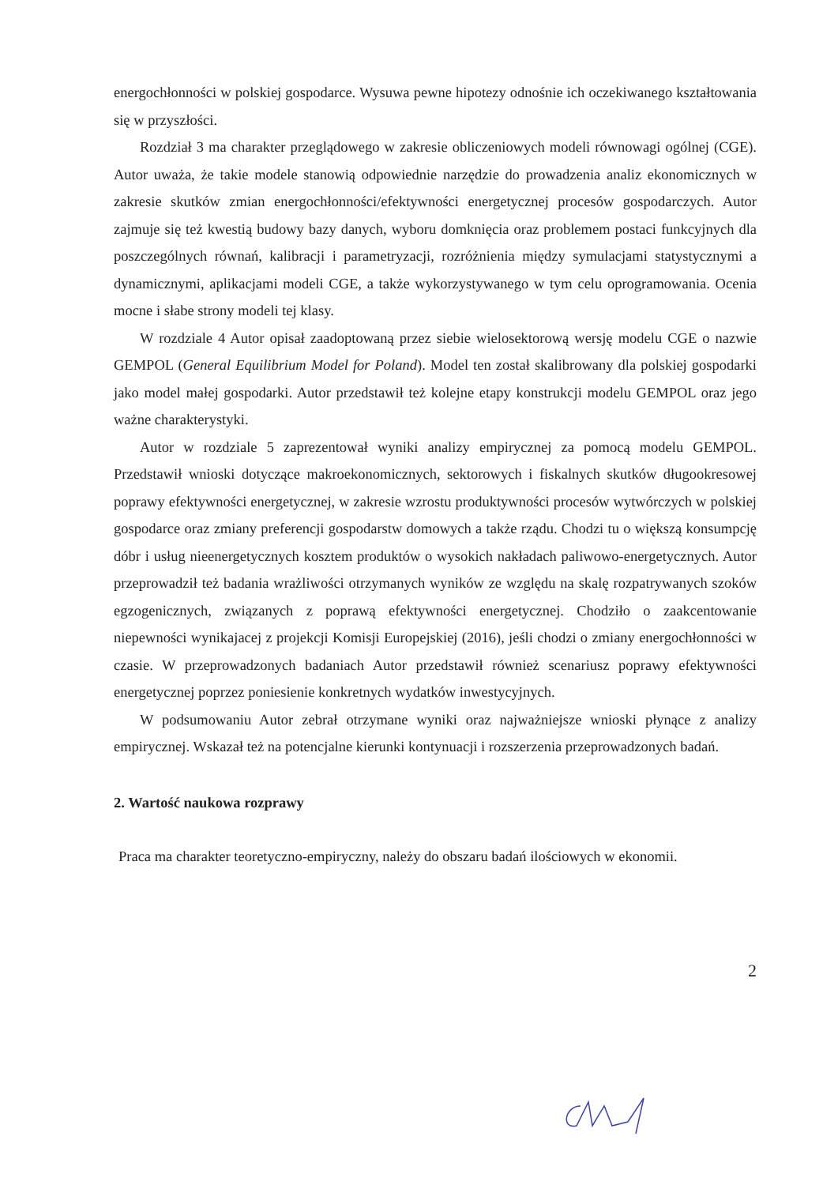energochłonności w polskiej gospodarce. Wysuwa pewne hipotezy odnośnie ich oczekiwanego kształtowania się w przyszłości.
Rozdział 3 ma charakter przeglądowego w zakresie obliczeniowych modeli równowagi ogólnej (CGE). Autor uważa, że takie modele stanowią odpowiednie narzędzie do prowadzenia analiz ekonomicznych w zakresie skutków zmian energochłonności/efektywności energetycznej procesów gospodarczych. Autor zajmuje się też kwestią budowy bazy danych, wyboru domknięcia oraz problemem postaci funkcyjnych dla poszczególnych równań, kalibracji i parametryzacji, rozróżnienia między symulacjami statystycznymi a dynamicznymi, aplikacjami modeli CGE, a także wykorzystywanego w tym celu oprogramowania. Ocenia mocne i słabe strony modeli tej klasy.
W rozdziale 4 Autor opisał zaadoptowaną przez siebie wielosektorową wersję modelu CGE o nazwie GEMPOL (General Equilibrium Model for Poland). Model ten został skalibrowany dla polskiej gospodarki jako model małej gospodarki. Autor przedstawił też kolejne etapy konstrukcji modelu GEMPOL oraz jego ważne charakterystyki.
Autor w rozdziale 5 zaprezentował wyniki analizy empirycznej za pomocą modelu GEMPOL. Przedstawił wnioski dotyczące makroekonomicznych, sektorowych i fiskalnych skutków długookresowej poprawy efektywności energetycznej, w zakresie wzrostu produktywności procesów wytwórczych w polskiej gospodarce oraz zmiany preferencji gospodarstw domowych a także rządu. Chodzi tu o większą konsumpcję dóbr i usług nieenergetycznych kosztem produktów o wysokich nakładach paliwowo-energetycznych. Autor przeprowadził też badania wrażliwości otrzymanych wyników ze względu na skalę rozpatrywanych szoków egzogenicznych, związanych z poprawą efektywności energetycznej. Chodziło o zaakcentowanie niepewności wynikajacej z projekcji Komisji Europejskiej (2016), jeśli chodzi o zmiany energochłonności w czasie. W przeprowadzonych badaniach Autor przedstawił również scenariusz poprawy efektywności energetycznej poprzez poniesienie konkretnych wydatków inwestycyjnych.
W podsumowaniu Autor zebrał otrzymane wyniki oraz najważniejsze wnioski płynące z analizy empirycznej. Wskazał też na potencjalne kierunki kontynuacji i rozszerzenia przeprowadzonych badań.
2. Wartość naukowa rozprawy
Praca ma charakter teoretyczno-empiryczny, należy do obszaru badań ilościowych w ekonomii.
2